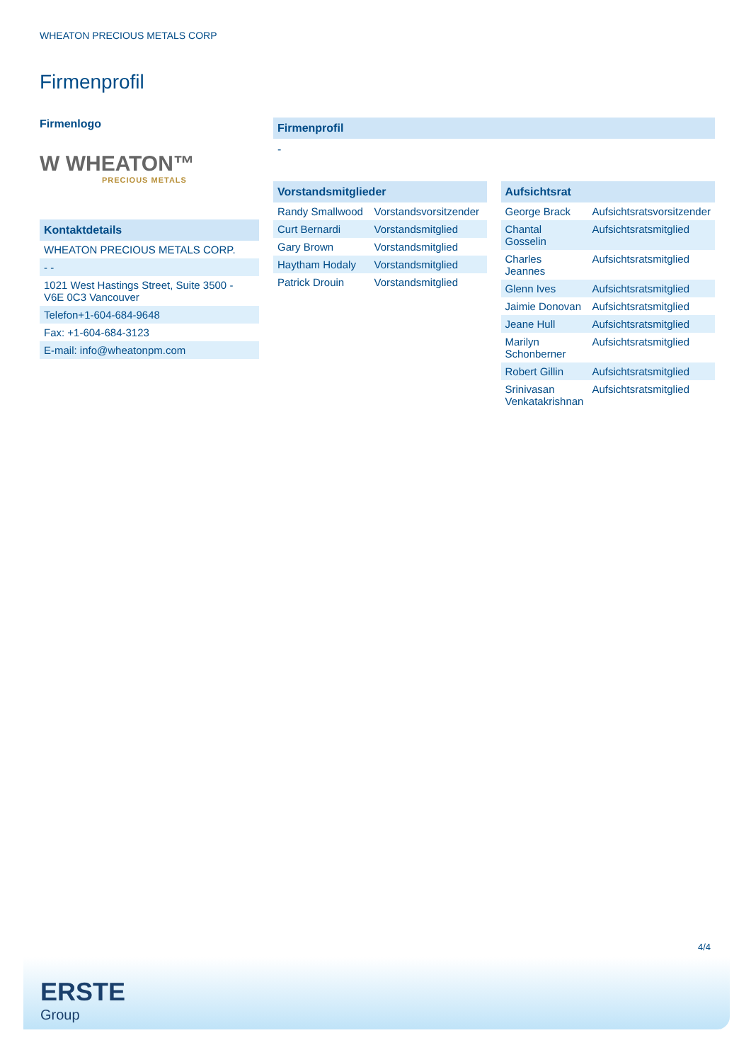WHEATON PRECIOUS METALS CORP
Firmenprofil
Firmenlogo
W WHEATON™
PRECIOUS METALS
Kontaktdetails
| WHEATON PRECIOUS METALS CORP. |
| - - |
| 1021 West Hastings Street, Suite 3500 - V6E 0C3 Vancouver |
| Telefon+1-604-684-9648 |
| Fax: +1-604-684-3123 |
| E-mail: info@wheatonpm.com |
Firmenprofil
-
Vorstandsmitglieder
| Randy Smallwood | Vorstandsvorsitzender |
| Curt Bernardi | Vorstandsmitglied |
| Gary Brown | Vorstandsmitglied |
| Haytham Hodaly | Vorstandsmitglied |
| Patrick Drouin | Vorstandsmitglied |
Aufsichtsrat
| George Brack | Aufsichtsratsvorsitzender |
| Chantal Gosselin | Aufsichtsratsmitglied |
| Charles Jeannes | Aufsichtsratsmitglied |
| Glenn Ives | Aufsichtsratsmitglied |
| Jaimie Donovan | Aufsichtsratsmitglied |
| Jeane Hull | Aufsichtsratsmitglied |
| Marilyn Schonberner | Aufsichtsratsmitglied |
| Robert Gillin | Aufsichtsratsmitglied |
| Srinivasan Venkatakrishnan | Aufsichtsratsmitglied |
4/4
ERSTE
Group